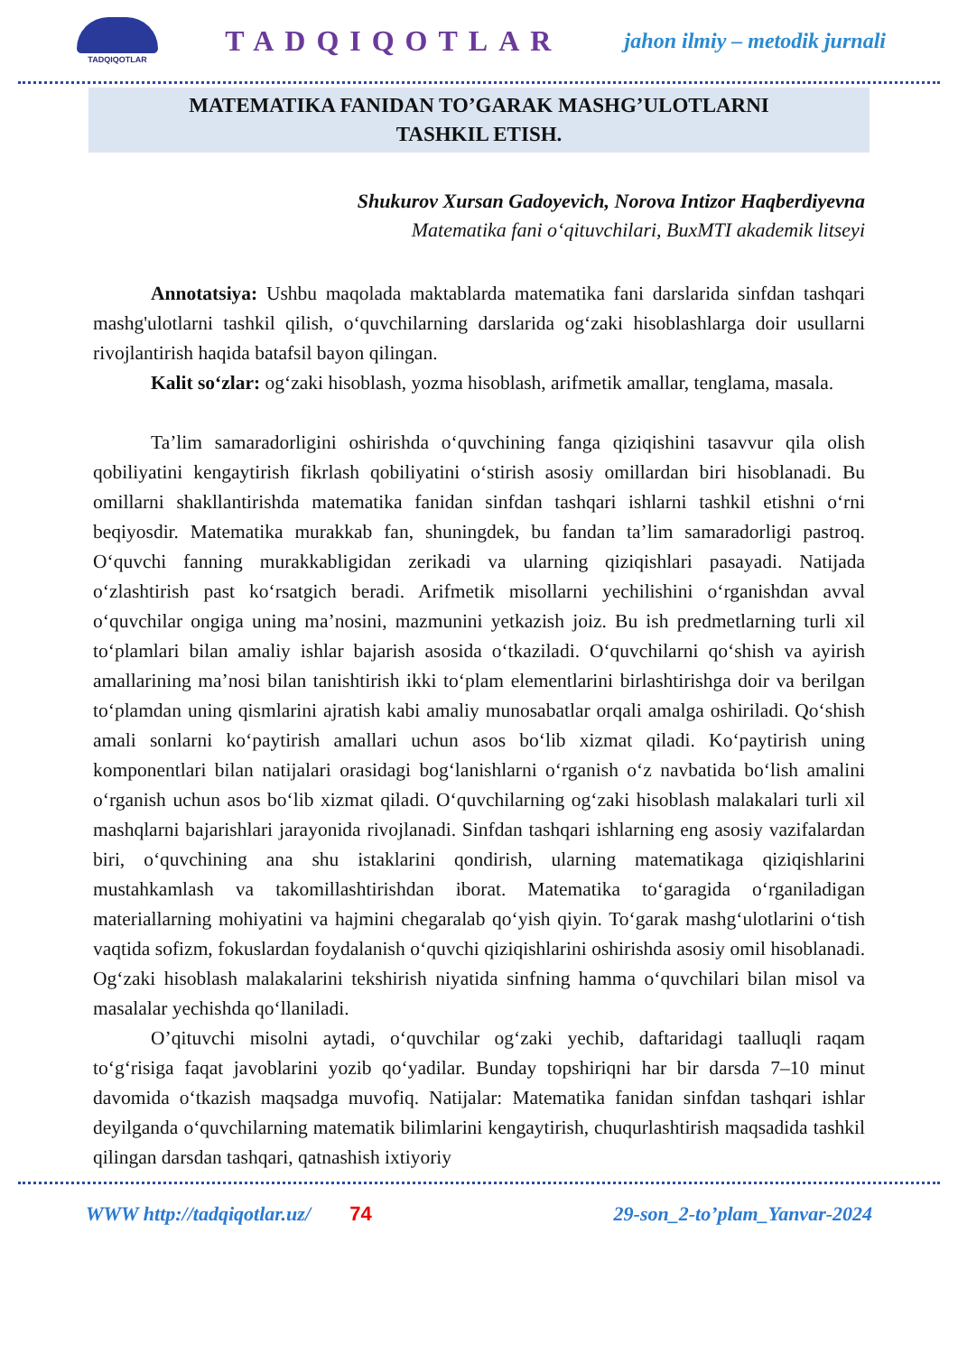TADQIQOTLAR
TADQIQOTLAR
jahon ilmiy – metodik jurnali
MATEMATIKA FANIDAN TO’GARAK MASHG’ULOTLARNI
TASHKIL ETISH.
Shukurov Xursan Gadoyevich, Norova Intizor Haqberdiyevna
Matematika fani o‘qituvchilari, BuxMTI akademik litseyi
Annotatsiya: Ushbu maqolada maktablarda matematika fani darslarida sinfdan tashqari mashg'ulotlarni tashkil qilish, o‘quvchilarning darslarida og‘zaki hisoblashlarga doir usullarni rivojlantirish haqida batafsil bayon qilingan.
Kalit so‘zlar: og‘zaki hisoblash, yozma hisoblash, arifmetik amallar, tenglama, masala.
Ta’lim samaradorligini oshirishda o‘quvchining fanga qiziqishini tasavvur qila olish qobiliyatini kengaytirish fikrlash qobiliyatini o‘stirish asosiy omillardan biri hisoblanadi. Bu omillarni shakllantirishda matematika fanidan sinfdan tashqari ishlarni tashkil etishni o‘rni beqiyosdir. Matematika murakkab fan, shuningdek, bu fandan ta’lim samaradorligi pastroq. O‘quvchi fanning murakkabligidan zerikadi va ularning qiziqishlari pasayadi. Natijada o‘zlashtirish past ko‘rsatgich beradi. Arifmetik misollarni yechilishini o‘rganishdan avval o‘quvchilar ongiga uning ma’nosini, mazmunini yetkazish joiz. Bu ish predmetlarning turli xil to‘plamlari bilan amaliy ishlar bajarish asosida o‘tkaziladi. O‘quvchilarni qo‘shish va ayirish amallarining ma’nosi bilan tanishtirish ikki to‘plam elementlarini birlashtirishga doir va berilgan to‘plamdan uning qismlarini ajratish kabi amaliy munosabatlar orqali amalga oshiriladi. Qo‘shish amali sonlarni ko‘paytirish amallari uchun asos bo‘lib xizmat qiladi. Ko‘paytirish uning komponentlari bilan natijalari orasidagi bog‘lanishlarni o‘rganish o‘z navbatida bo‘lish amalini o‘rganish uchun asos bo‘lib xizmat qiladi. O‘quvchilarning og‘zaki hisoblash malakalari turli xil mashqlarni bajarishlari jarayonida rivojlanadi. Sinfdan tashqari ishlarning eng asosiy vazifalardan biri, o‘quvchining ana shu istaklarini qondirish, ularning matematikaga qiziqishlarini mustahkamlash va takomillashtirishdan iborat. Matematika to‘garagida o‘rganiladigan materiallarning mohiyatini va hajmini chegaralab qo‘yish qiyin. To‘garak mashg‘ulotlarini o‘tish vaqtida sofizm, fokuslardan foydalanish o‘quvchi qiziqishlarini oshirishda asosiy omil hisoblanadi. Og‘zaki hisoblash malakalarini tekshirish niyatida sinfning hamma o‘quvchilari bilan misol va masalalar yechishda qo‘llaniladi.
O’qituvchi misolni aytadi, o‘quvchilar og‘zaki yechib, daftaridagi taalluqli raqam to‘g‘risiga faqat javoblarini yozib qo‘yadilar. Bunday topshiriqni har bir darsda 7–10 minut davomida o‘tkazish maqsadga muvofiq. Natijalar: Matematika fanidan sinfdan tashqari ishlar deyilganda o‘quvchilarning matematik bilimlarini kengaytirish, chuqurlashtirish maqsadida tashkil qilingan darsdan tashqari, qatnashish ixtiyoriy
WWW http://tadqiqotlar.uz/ 74 29-son_2-to’plam_Yanvar-2024